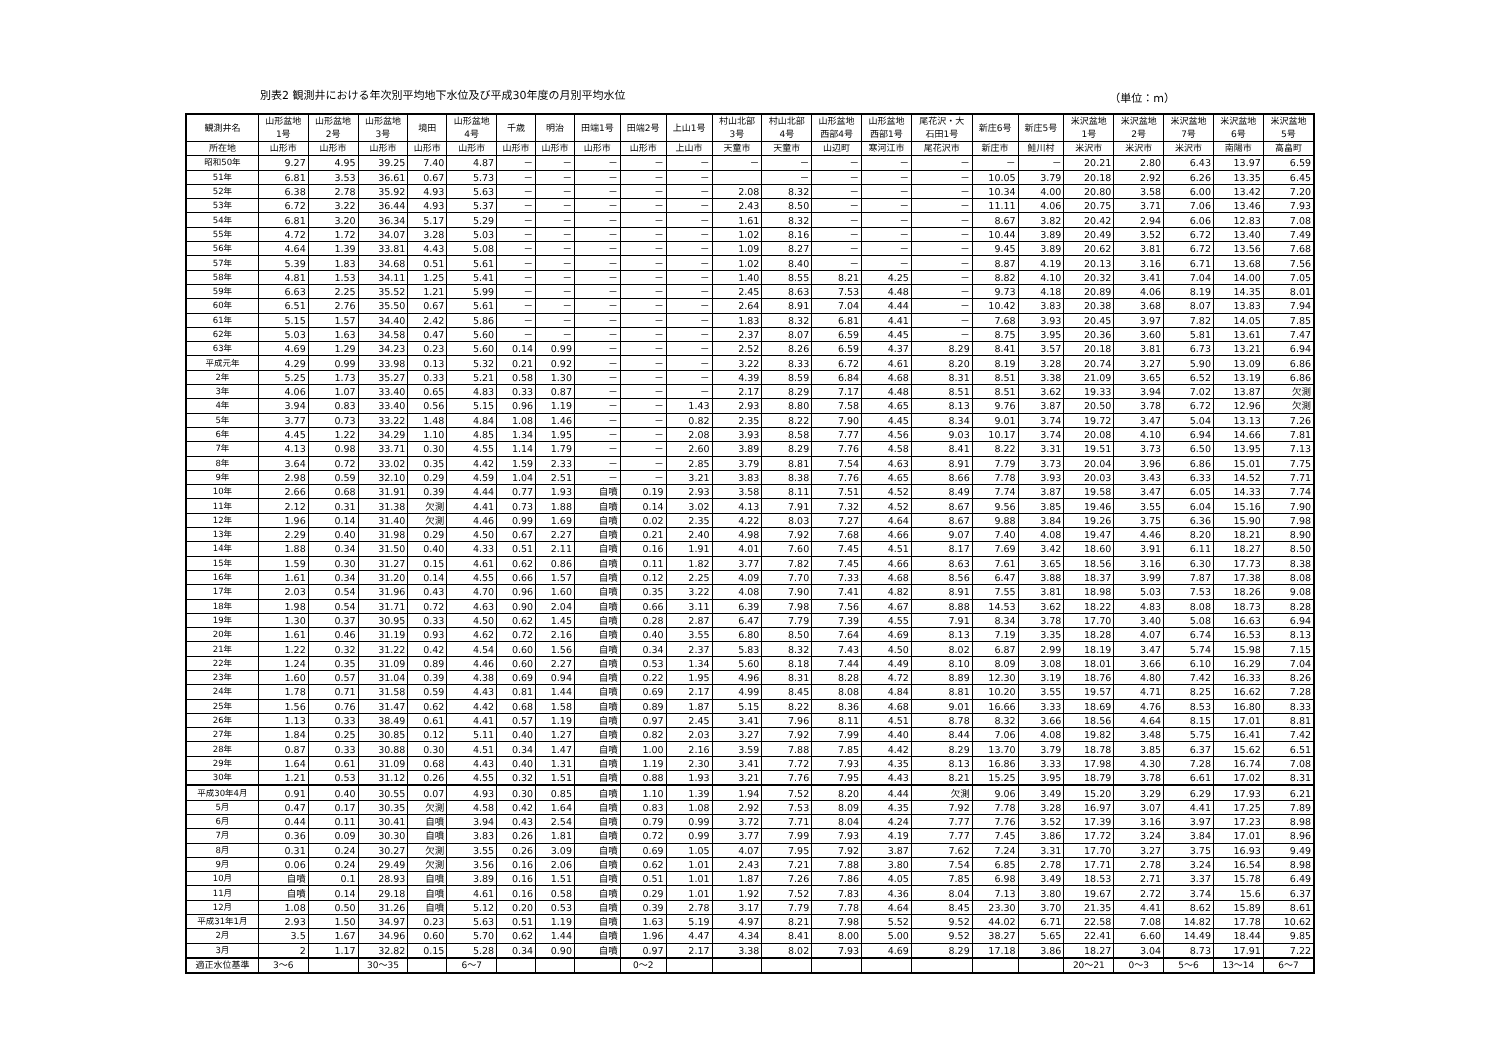別表2 観測井における年次別平均地下水位及び平成30年度の月別平均水位 （単位：m）
| 観測井名 | 山形盆地 1号 | 山形盆地 2号 | 山形盆地 3号 | 境田 | 山形盆地 4号 | 千歳 | 明治 | 田端1号 | 田端2号 | 上山1号 | 村山北部 3号 | 村山北部 4号 | 山形盆地 西部4号 | 山形盆地 西部1号 | 尾花沢・大 石田1号 | 新庄6号 | 新庄5号 | 米沢盆地 1号 | 米沢盆地 2号 | 米沢盆地 7号 | 米沢盆地 6号 | 米沢盆地 5号 |
| --- | --- | --- | --- | --- | --- | --- | --- | --- | --- | --- | --- | --- | --- | --- | --- | --- | --- | --- | --- | --- | --- | --- |
| 所在地 | 山形市 | 山形市 | 山形市 | 山形市 | 山形市 | 山形市 | 山形市 | 山形市 | 山形市 | 上山市 | 天童市 | 天童市 | 山辺町 | 寒河江市 | 尾花沢市 | 新庄市 | 鮭川村 | 米沢市 | 米沢市 | 米沢市 | 南陽市 | 高畠町 |
| 昭和50年 | 9.27 | 4.95 | 39.25 | 7.40 | 4.87 | － | － | － | － | － | － | － | － | － | － | － | － | 20.21 | 2.80 | 6.43 | 13.97 | 6.59 |
| 51年 | 6.81 | 3.53 | 36.61 | 0.67 | 5.73 | － | － | － | － | － | | － | － | － | － | 10.05 | 3.79 | 20.18 | 2.92 | 6.26 | 13.35 | 6.45 |
| 52年 | 6.38 | 2.78 | 35.92 | 4.93 | 5.63 | － | － | － | － | － | 2.08 | 8.32 | － | － | － | 10.34 | 4.00 | 20.80 | 3.58 | 6.00 | 13.42 | 7.20 |
| 53年 | 6.72 | 3.22 | 36.44 | 4.93 | 5.37 | － | － | － | － | － | 2.43 | 8.50 | － | － | － | 11.11 | 4.06 | 20.75 | 3.71 | 7.06 | 13.46 | 7.93 |
| 54年 | 6.81 | 3.20 | 36.34 | 5.17 | 5.29 | － | － | － | － | － | 1.61 | 8.32 | － | － | － | 8.67 | 3.82 | 20.42 | 2.94 | 6.06 | 12.83 | 7.08 |
| 55年 | 4.72 | 1.72 | 34.07 | 3.28 | 5.03 | － | － | － | － | － | 1.02 | 8.16 | － | － | － | 10.44 | 3.89 | 20.49 | 3.52 | 6.72 | 13.40 | 7.49 |
| 56年 | 4.64 | 1.39 | 33.81 | 4.43 | 5.08 | － | － | － | － | － | 1.09 | 8.27 | － | － | － | 9.45 | 3.89 | 20.62 | 3.81 | 6.72 | 13.56 | 7.68 |
| 57年 | 5.39 | 1.83 | 34.68 | 0.51 | 5.61 | － | － | － | － | － | 1.02 | 8.40 | － | － | － | 8.87 | 4.19 | 20.13 | 3.16 | 6.71 | 13.68 | 7.56 |
| 58年 | 4.81 | 1.53 | 34.11 | 1.25 | 5.41 | － | － | － | － | － | 1.40 | 8.55 | 8.21 | 4.25 | － | 8.82 | 4.10 | 20.32 | 3.41 | 7.04 | 14.00 | 7.05 |
| 59年 | 6.63 | 2.25 | 35.52 | 1.21 | 5.99 | － | － | － | － | － | 2.45 | 8.63 | 7.53 | 4.48 | － | 9.73 | 4.18 | 20.89 | 4.06 | 8.19 | 14.35 | 8.01 |
| 60年 | 6.51 | 2.76 | 35.50 | 0.67 | 5.61 | － | － | － | － | － | 2.64 | 8.91 | 7.04 | 4.44 | － | 10.42 | 3.83 | 20.38 | 3.68 | 8.07 | 13.83 | 7.94 |
| 61年 | 5.15 | 1.57 | 34.40 | 2.42 | 5.86 | － | － | － | － | － | 1.83 | 8.32 | 6.81 | 4.41 | － | 7.68 | 3.93 | 20.45 | 3.97 | 7.82 | 14.05 | 7.85 |
| 62年 | 5.03 | 1.63 | 34.58 | 0.47 | 5.60 | － | － | － | － | － | 2.37 | 8.07 | 6.59 | 4.45 | － | 8.75 | 3.95 | 20.36 | 3.60 | 5.81 | 13.61 | 7.47 |
| 63年 | 4.69 | 1.29 | 34.23 | 0.23 | 5.60 | 0.14 | 0.99 | － | － | － | 2.52 | 8.26 | 6.59 | 4.37 | 8.29 | 8.41 | 3.57 | 20.18 | 3.81 | 6.73 | 13.21 | 6.94 |
| 平成元年 | 4.29 | 0.99 | 33.98 | 0.13 | 5.32 | 0.21 | 0.92 | － | － | － | 3.22 | 8.33 | 6.72 | 4.61 | 8.20 | 8.19 | 3.28 | 20.74 | 3.27 | 5.90 | 13.09 | 6.86 |
| 2年 | 5.25 | 1.73 | 35.27 | 0.33 | 5.21 | 0.58 | 1.30 | － | － | － | 4.39 | 8.59 | 6.84 | 4.68 | 8.31 | 8.51 | 3.38 | 21.09 | 3.65 | 6.52 | 13.19 | 6.86 |
| 3年 | 4.06 | 1.07 | 33.40 | 0.65 | 4.83 | 0.33 | 0.87 | － | － | － | 2.17 | 8.29 | 7.17 | 4.48 | 8.51 | 8.51 | 3.62 | 19.33 | 3.94 | 7.02 | 13.87 | 欠測 |
| 4年 | 3.94 | 0.83 | 33.40 | 0.56 | 5.15 | 0.96 | 1.19 | － | － | 1.43 | 2.93 | 8.80 | 7.58 | 4.65 | 8.13 | 9.76 | 3.87 | 20.50 | 3.78 | 6.72 | 12.96 | 欠測 |
| 5年 | 3.77 | 0.73 | 33.22 | 1.48 | 4.84 | 1.08 | 1.46 | － | － | 0.82 | 2.35 | 8.22 | 7.90 | 4.45 | 8.34 | 9.01 | 3.74 | 19.72 | 3.47 | 5.04 | 13.13 | 7.26 |
| 6年 | 4.45 | 1.22 | 34.29 | 1.10 | 4.85 | 1.34 | 1.95 | － | － | 2.08 | 3.93 | 8.58 | 7.77 | 4.56 | 9.03 | 10.17 | 3.74 | 20.08 | 4.10 | 6.94 | 14.66 | 7.81 |
| 7年 | 4.13 | 0.98 | 33.71 | 0.30 | 4.55 | 1.14 | 1.79 | － | － | 2.60 | 3.89 | 8.29 | 7.76 | 4.58 | 8.41 | 8.22 | 3.31 | 19.51 | 3.73 | 6.50 | 13.95 | 7.13 |
| 8年 | 3.64 | 0.72 | 33.02 | 0.35 | 4.42 | 1.59 | 2.33 | － | － | 2.85 | 3.79 | 8.81 | 7.54 | 4.63 | 8.91 | 7.79 | 3.73 | 20.04 | 3.96 | 6.86 | 15.01 | 7.75 |
| 9年 | 2.98 | 0.59 | 32.10 | 0.29 | 4.59 | 1.04 | 2.51 | － | － | 3.21 | 3.83 | 8.38 | 7.76 | 4.65 | 8.66 | 7.78 | 3.93 | 20.03 | 3.43 | 6.33 | 14.52 | 7.71 |
| 10年 | 2.66 | 0.68 | 31.91 | 0.39 | 4.44 | 0.77 | 1.93 | 自噴 | 0.19 | 2.93 | 3.58 | 8.11 | 7.51 | 4.52 | 8.49 | 7.74 | 3.87 | 19.58 | 3.47 | 6.05 | 14.33 | 7.74 |
| 11年 | 2.12 | 0.31 | 31.38 | 欠測 | 4.41 | 0.73 | 1.88 | 自噴 | 0.14 | 3.02 | 4.13 | 7.91 | 7.32 | 4.52 | 8.67 | 9.56 | 3.85 | 19.46 | 3.55 | 6.04 | 15.16 | 7.90 |
| 12年 | 1.96 | 0.14 | 31.40 | 欠測 | 4.46 | 0.99 | 1.69 | 自噴 | 0.02 | 2.35 | 4.22 | 8.03 | 7.27 | 4.64 | 8.67 | 9.88 | 3.84 | 19.26 | 3.75 | 6.36 | 15.90 | 7.98 |
| 13年 | 2.29 | 0.40 | 31.98 | 0.29 | 4.50 | 0.67 | 2.27 | 自噴 | 0.21 | 2.40 | 4.98 | 7.92 | 7.68 | 4.66 | 9.07 | 7.40 | 4.08 | 19.47 | 4.46 | 8.20 | 18.21 | 8.90 |
| 14年 | 1.88 | 0.34 | 31.50 | 0.40 | 4.33 | 0.51 | 2.11 | 自噴 | 0.16 | 1.91 | 4.01 | 7.60 | 7.45 | 4.51 | 8.17 | 7.69 | 3.42 | 18.60 | 3.91 | 6.11 | 18.27 | 8.50 |
| 15年 | 1.59 | 0.30 | 31.27 | 0.15 | 4.61 | 0.62 | 0.86 | 自噴 | 0.11 | 1.82 | 3.77 | 7.82 | 7.45 | 4.66 | 8.63 | 7.61 | 3.65 | 18.56 | 3.16 | 6.30 | 17.73 | 8.38 |
| 16年 | 1.61 | 0.34 | 31.20 | 0.14 | 4.55 | 0.66 | 1.57 | 自噴 | 0.12 | 2.25 | 4.09 | 7.70 | 7.33 | 4.68 | 8.56 | 6.47 | 3.88 | 18.37 | 3.99 | 7.87 | 17.38 | 8.08 |
| 17年 | 2.03 | 0.54 | 31.96 | 0.43 | 4.70 | 0.96 | 1.60 | 自噴 | 0.35 | 3.22 | 4.08 | 7.90 | 7.41 | 4.82 | 8.91 | 7.55 | 3.81 | 18.98 | 5.03 | 7.53 | 18.26 | 9.08 |
| 18年 | 1.98 | 0.54 | 31.71 | 0.72 | 4.63 | 0.90 | 2.04 | 自噴 | 0.66 | 3.11 | 6.39 | 7.98 | 7.56 | 4.67 | 8.88 | 14.53 | 3.62 | 18.22 | 4.83 | 8.08 | 18.73 | 8.28 |
| 19年 | 1.30 | 0.37 | 30.95 | 0.33 | 4.50 | 0.62 | 1.45 | 自噴 | 0.28 | 2.87 | 6.47 | 7.79 | 7.39 | 4.55 | 7.91 | 8.34 | 3.78 | 17.70 | 3.40 | 5.08 | 16.63 | 6.94 |
| 20年 | 1.61 | 0.46 | 31.19 | 0.93 | 4.62 | 0.72 | 2.16 | 自噴 | 0.40 | 3.55 | 6.80 | 8.50 | 7.64 | 4.69 | 8.13 | 7.19 | 3.35 | 18.28 | 4.07 | 6.74 | 16.53 | 8.13 |
| 21年 | 1.22 | 0.32 | 31.22 | 0.42 | 4.54 | 0.60 | 1.56 | 自噴 | 0.34 | 2.37 | 5.83 | 8.32 | 7.43 | 4.50 | 8.02 | 6.87 | 2.99 | 18.19 | 3.47 | 5.74 | 15.98 | 7.15 |
| 22年 | 1.24 | 0.35 | 31.09 | 0.89 | 4.46 | 0.60 | 2.27 | 自噴 | 0.53 | 1.34 | 5.60 | 8.18 | 7.44 | 4.49 | 8.10 | 8.09 | 3.08 | 18.01 | 3.66 | 6.10 | 16.29 | 7.04 |
| 23年 | 1.60 | 0.57 | 31.04 | 0.39 | 4.38 | 0.69 | 0.94 | 自噴 | 0.22 | 1.95 | 4.96 | 8.31 | 8.28 | 4.72 | 8.89 | 12.30 | 3.19 | 18.76 | 4.80 | 7.42 | 16.33 | 8.26 |
| 24年 | 1.78 | 0.71 | 31.58 | 0.59 | 4.43 | 0.81 | 1.44 | 自噴 | 0.69 | 2.17 | 4.99 | 8.45 | 8.08 | 4.84 | 8.81 | 10.20 | 3.55 | 19.57 | 4.71 | 8.25 | 16.62 | 7.28 |
| 25年 | 1.56 | 0.76 | 31.47 | 0.62 | 4.42 | 0.68 | 1.58 | 自噴 | 0.89 | 1.87 | 5.15 | 8.22 | 8.36 | 4.68 | 9.01 | 16.66 | 3.33 | 18.69 | 4.76 | 8.53 | 16.80 | 8.33 |
| 26年 | 1.13 | 0.33 | 38.49 | 0.61 | 4.41 | 0.57 | 1.19 | 自噴 | 0.97 | 2.45 | 3.41 | 7.96 | 8.11 | 4.51 | 8.78 | 8.32 | 3.66 | 18.56 | 4.64 | 8.15 | 17.01 | 8.81 |
| 27年 | 1.84 | 0.25 | 30.85 | 0.12 | 5.11 | 0.40 | 1.27 | 自噴 | 0.82 | 2.03 | 3.27 | 7.92 | 7.99 | 4.40 | 8.44 | 7.06 | 4.08 | 19.82 | 3.48 | 5.75 | 16.41 | 7.42 |
| 28年 | 0.87 | 0.33 | 30.88 | 0.30 | 4.51 | 0.34 | 1.47 | 自噴 | 1.00 | 2.16 | 3.59 | 7.88 | 7.85 | 4.42 | 8.29 | 13.70 | 3.79 | 18.78 | 3.85 | 6.37 | 15.62 | 6.51 |
| 29年 | 1.64 | 0.61 | 31.09 | 0.68 | 4.43 | 0.40 | 1.31 | 自噴 | 1.19 | 2.30 | 3.41 | 7.72 | 7.93 | 4.35 | 8.13 | 16.86 | 3.33 | 17.98 | 4.30 | 7.28 | 16.74 | 7.08 |
| 30年 | 1.21 | 0.53 | 31.12 | 0.26 | 4.55 | 0.32 | 1.51 | 自噴 | 0.88 | 1.93 | 3.21 | 7.76 | 7.95 | 4.43 | 8.21 | 15.25 | 3.95 | 18.79 | 3.78 | 6.61 | 17.02 | 8.31 |
| 平成30年4月 | 0.91 | 0.40 | 30.55 | 0.07 | 4.93 | 0.30 | 0.85 | 自噴 | 1.10 | 1.39 | 1.94 | 7.52 | 8.20 | 4.44 | 欠測 | 9.06 | 3.49 | 15.20 | 3.29 | 6.29 | 17.93 | 6.21 |
| 5月 | 0.47 | 0.17 | 30.35 | 欠測 | 4.58 | 0.42 | 1.64 | 自噴 | 0.83 | 1.08 | 2.92 | 7.53 | 8.09 | 4.35 | 7.92 | 7.78 | 3.28 | 16.97 | 3.07 | 4.41 | 17.25 | 7.89 |
| 6月 | 0.44 | 0.11 | 30.41 | 自噴 | 3.94 | 0.43 | 2.54 | 自噴 | 0.79 | 0.99 | 3.72 | 7.71 | 8.04 | 4.24 | 7.77 | 7.76 | 3.52 | 17.39 | 3.16 | 3.97 | 17.23 | 8.98 |
| 7月 | 0.36 | 0.09 | 30.30 | 自噴 | 3.83 | 0.26 | 1.81 | 自噴 | 0.72 | 0.99 | 3.77 | 7.99 | 7.93 | 4.19 | 7.77 | 7.45 | 3.86 | 17.72 | 3.24 | 3.84 | 17.01 | 8.96 |
| 8月 | 0.31 | 0.24 | 30.27 | 欠測 | 3.55 | 0.26 | 3.09 | 自噴 | 0.69 | 1.05 | 4.07 | 7.95 | 7.92 | 3.87 | 7.62 | 7.24 | 3.31 | 17.70 | 3.27 | 3.75 | 16.93 | 9.49 |
| 9月 | 0.06 | 0.24 | 29.49 | 欠測 | 3.56 | 0.16 | 2.06 | 自噴 | 0.62 | 1.01 | 2.43 | 7.21 | 7.88 | 3.80 | 7.54 | 6.85 | 2.78 | 17.71 | 2.78 | 3.24 | 16.54 | 8.98 |
| 10月 | 自噴 | 0.1 | 28.93 | 自噴 | 3.89 | 0.16 | 1.51 | 自噴 | 0.51 | 1.01 | 1.87 | 7.26 | 7.86 | 4.05 | 7.85 | 6.98 | 3.49 | 18.53 | 2.71 | 3.37 | 15.78 | 6.49 |
| 11月 | 自噴 | 0.14 | 29.18 | 自噴 | 4.61 | 0.16 | 0.58 | 自噴 | 0.29 | 1.01 | 1.92 | 7.52 | 7.83 | 4.36 | 8.04 | 7.13 | 3.80 | 19.67 | 2.72 | 3.74 | 15.6 | 6.37 |
| 12月 | 1.08 | 0.50 | 31.26 | 自噴 | 5.12 | 0.20 | 0.53 | 自噴 | 0.39 | 2.78 | 3.17 | 7.79 | 7.78 | 4.64 | 8.45 | 23.30 | 3.70 | 21.35 | 4.41 | 8.62 | 15.89 | 8.61 |
| 平成31年1月 | 2.93 | 1.50 | 34.97 | 0.23 | 5.63 | 0.51 | 1.19 | 自噴 | 1.63 | 5.19 | 4.97 | 8.21 | 7.98 | 5.52 | 9.52 | 44.02 | 6.71 | 22.58 | 7.08 | 14.82 | 17.78 | 10.62 |
| 2月 | 3.5 | 1.67 | 34.96 | 0.60 | 5.70 | 0.62 | 1.44 | 自噴 | 1.96 | 4.47 | 4.34 | 8.41 | 8.00 | 5.00 | 9.52 | 38.27 | 5.65 | 22.41 | 6.60 | 14.49 | 18.44 | 9.85 |
| 3月 | 2 | 1.17 | 32.82 | 0.15 | 5.28 | 0.34 | 0.90 | 自噴 | 0.97 | 2.17 | 3.38 | 8.02 | 7.93 | 4.69 | 8.29 | 17.18 | 3.86 | 18.27 | 3.04 | 8.73 | 17.91 | 7.22 |
| 適正水位基準 | 3〜6 | | 30〜35 | | 6〜7 | | | | 0〜2 | | | | | | | | | 20〜21 | 0〜3 | 5〜6 | 13〜14 | 6〜7 |